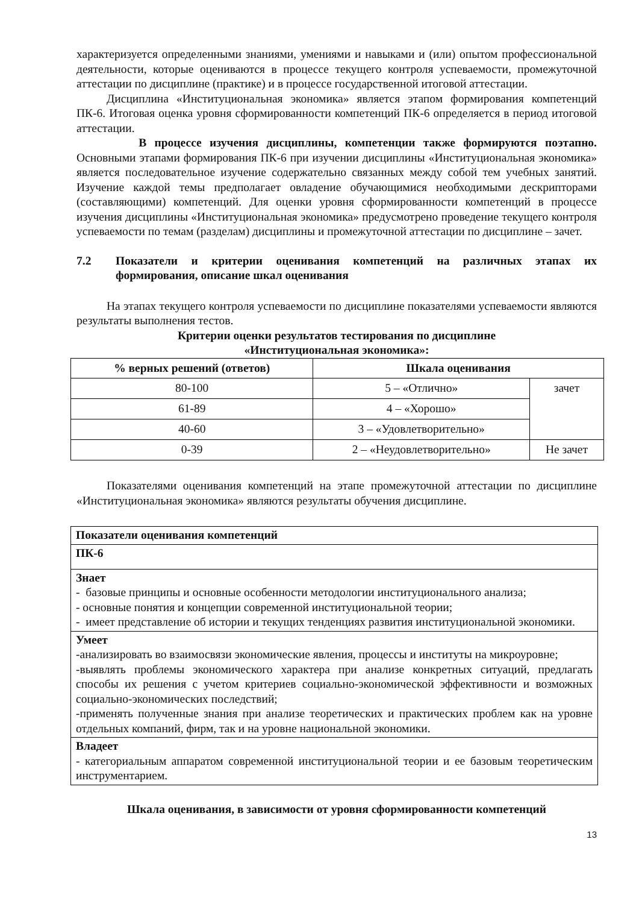характеризуется определенными знаниями, умениями и навыками и (или) опытом профессиональной деятельности, которые оцениваются в процессе текущего контроля успеваемости, промежуточной аттестации по дисциплине (практике) и в процессе государственной итоговой аттестации.
Дисциплина «Институциональная экономика» является этапом формирования компетенций ПК-6. Итоговая оценка уровня сформированности компетенций ПК-6 определяется в период итоговой аттестации.
В процессе изучения дисциплины, компетенции также формируются поэтапно. Основными этапами формирования ПК-6 при изучении дисциплины «Институциональная экономика» является последовательное изучение содержательно связанных между собой тем учебных занятий. Изучение каждой темы предполагает овладение обучающимися необходимыми дескрипторами (составляющими) компетенций. Для оценки уровня сформированности компетенций в процессе изучения дисциплины «Институциональная экономика» предусмотрено проведение текущего контроля успеваемости по темам (разделам) дисциплины и промежуточной аттестации по дисциплине – зачет.
7.2 Показатели и критерии оценивания компетенций на различных этапах их формирования, описание шкал оценивания
На этапах текущего контроля успеваемости по дисциплине показателями успеваемости являются результаты выполнения тестов.
Критерии оценки результатов тестирования по дисциплине
«Институциональная экономика»:
| % верных решений (ответов) | Шкала оценивания | |
| --- | --- | --- |
| 80-100 | 5 – «Отлично» | зачет |
| 61-89 | 4 – «Хорошо» | |
| 40-60 | 3 – «Удовлетворительно» | |
| 0-39 | 2 – «Неудовлетворительно» | Не зачет |
Показателями оценивания компетенций на этапе промежуточной аттестации по дисциплине «Институциональная экономика» являются результаты обучения дисциплине.
| Показатели оценивания компетенций |
| ПК-6 |
| Знает - базовые принципы и основные особенности методологии институционального анализа; - основные понятия и концепции современной институциональной теории; - имеет представление об истории и текущих тенденциях развития институциональной экономики. |
| Умеет -анализировать во взаимосвязи экономические явления, процессы и институты на микроуровне; -выявлять проблемы экономического характера при анализе конкретных ситуаций, предлагать способы их решения с учетом критериев социально-экономической эффективности и возможных социально-экономических последствий; -применять полученные знания при анализе теоретических и практических проблем как на уровне отдельных компаний, фирм, так и на уровне национальной экономики. |
| Владеет - категориальным аппаратом современной институциональной теории и ее базовым теоретическим инструментарием. |
Шкала оценивания, в зависимости от уровня сформированности компетенций
13